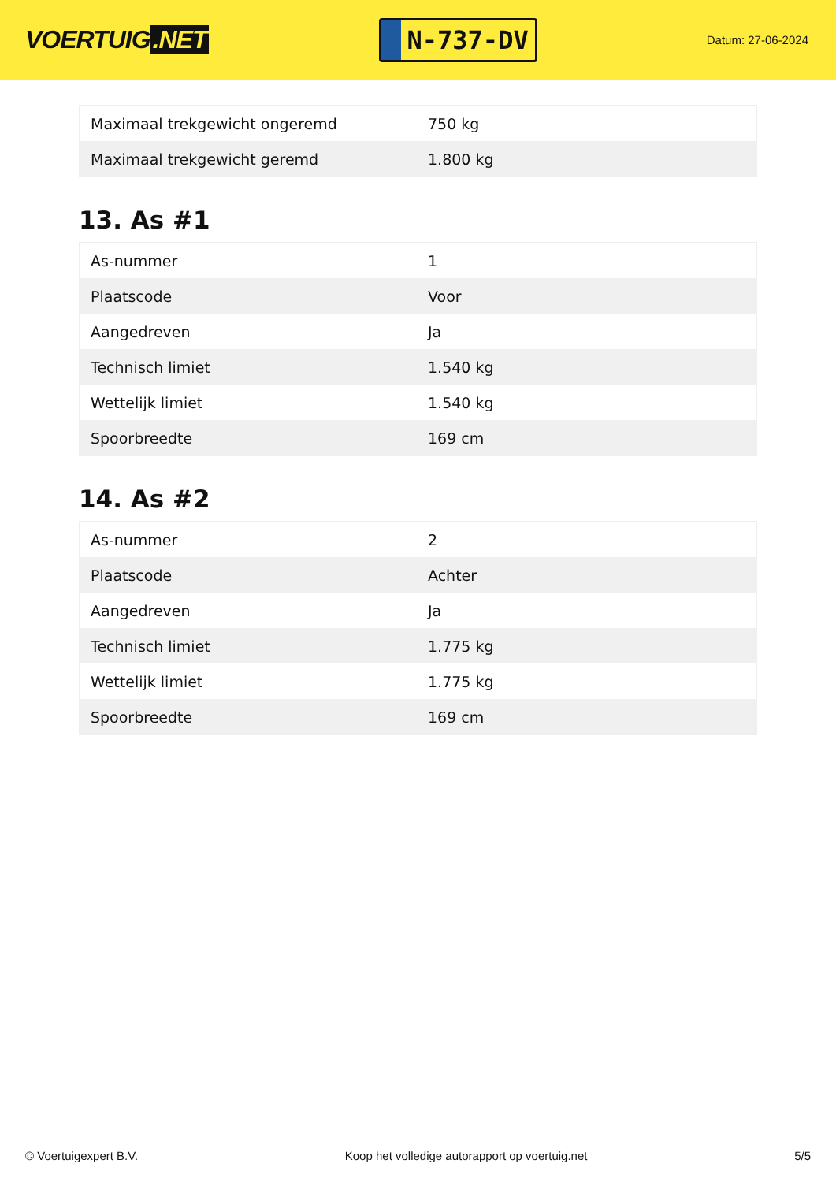VOERTUIG.NET
N-737-DV
Datum: 27-06-2024
| Maximaal trekgewicht ongeremd | 750 kg |
| Maximaal trekgewicht geremd | 1.800 kg |
13. As #1
| As-nummer | 1 |
| Plaatscode | Voor |
| Aangedreven | Ja |
| Technisch limiet | 1.540 kg |
| Wettelijk limiet | 1.540 kg |
| Spoorbreedte | 169 cm |
14. As #2
| As-nummer | 2 |
| Plaatscode | Achter |
| Aangedreven | Ja |
| Technisch limiet | 1.775 kg |
| Wettelijk limiet | 1.775 kg |
| Spoorbreedte | 169 cm |
© Voertuigexpert B.V. Koop het volledige autorapport op voertuig.net 5/5